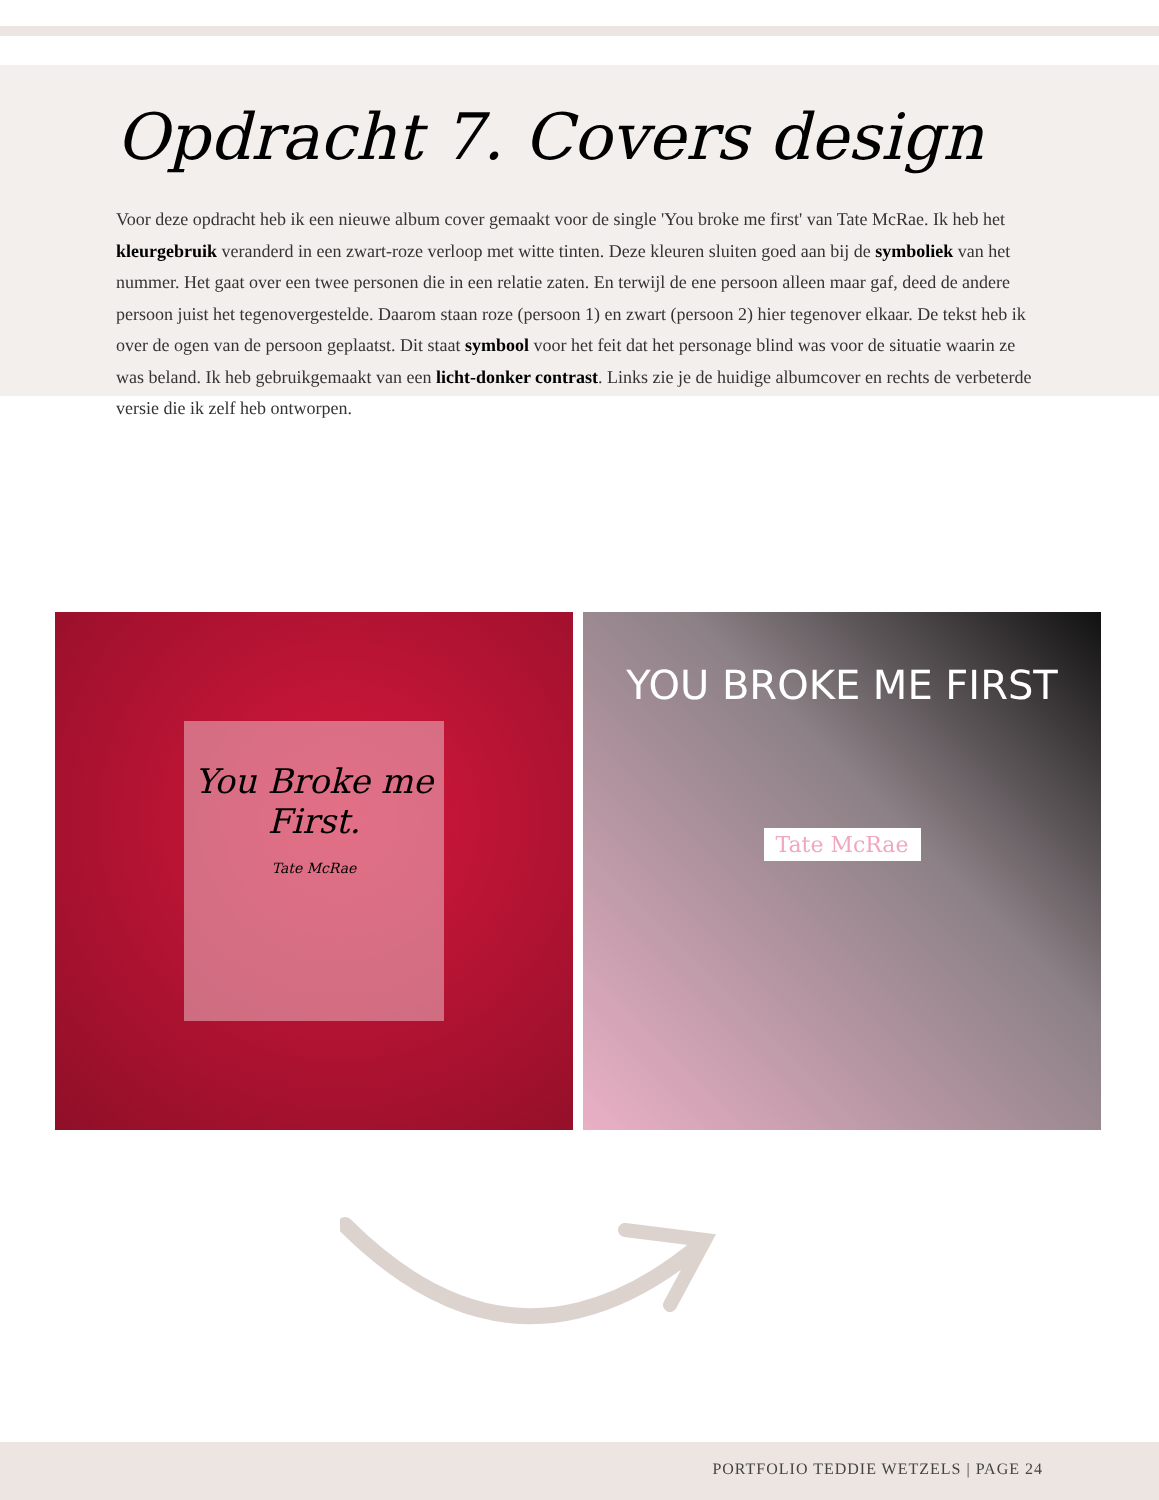Opdracht 7. Covers design
Voor deze opdracht heb ik een nieuwe album cover gemaakt voor de single 'You broke me first' van Tate McRae. Ik heb het kleurgebruik veranderd in een zwart-roze verloop met witte tinten. Deze kleuren sluiten goed aan bij de symboliek van het nummer. Het gaat over een twee personen die in een relatie zaten. En terwijl de ene persoon alleen maar gaf, deed de andere persoon juist het tegenovergestelde. Daarom staan roze (persoon 1) en zwart (persoon 2) hier tegenover elkaar. De tekst heb ik over de ogen van de persoon geplaatst. Dit staat symbool voor het feit dat het personage blind was voor de situatie waarin ze was beland. Ik heb gebruikgemaakt van een licht-donker contrast. Links zie je de huidige albumcover en rechts de verbeterde versie die ik zelf heb ontworpen.
You Broke me
First.
Tate McRae
YOU BROKE ME FIRST
Tate McRae
PORTFOLIO TEDDIE WETZELS | PAGE 24